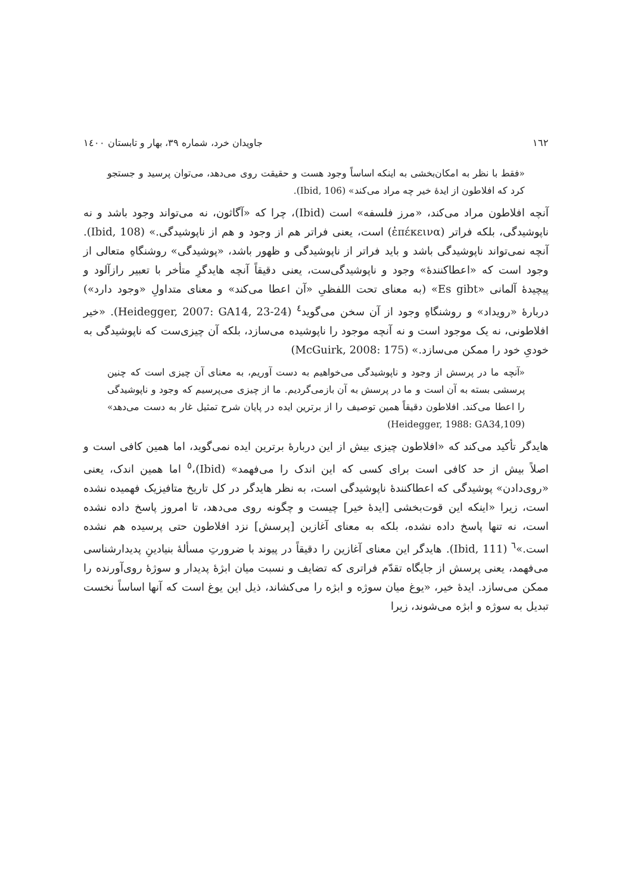۱٦۲ جاویدان خرد، شماره ۳۹، بهار و تابستان ۱٤۰۰
«فقط با نظر به امکان‌بخشی به اینکه اساساً وجود هست و حقیقت روی می‌دهد، می‌توان پرسید و جستجو کرد که افلاطون از ایدهٔ خیر چه مراد می‌کند» (Ibid, 106).
آنچه افلاطون مراد می‌کند، «مرز فلسفه» است (Ibid)، چرا که «آگاثون، نه می‌تواند وجود باشد و نه ناپوشیدگی، بلکه فراتر (ἐπέκεινα) است، یعنی فراتر هم از وجود و هم از ناپوشیدگی.» (Ibid, 108). آنچه نمی‌تواند ناپوشیدگی باشد و باید فراتر از ناپوشیدگی و ظهور باشد، «پوشیدگی» روشنگاهِ متعالی از وجود است که «اعطاکنندهٔ» وجود و ناپوشیدگی‌ست، یعنی دقیقاً آنچه هایدگرِ متأخر با تعبیر رازآلود و پیچیدهٔ آلمانی «Es gibt» (به معنای تحت اللفظیِ «آن اعطا می‌کند» و معنای متداولِ «وجود دارد») دربارهٔ «رویداد» و روشنگاهِ وجود از آن سخن می‌گوید<sup>٤</sup> (Heidegger, 2007: GA14, 23-24). «خیر افلاطونی، نه یک موجود است و نه آنچه موجود را ناپوشیده می‌سازد، بلکه آن چیزی‌ست که ناپوشیدگی به خودیِ خود را ممکن می‌سازد.» (McGuirk, 2008: 175)
«آنچه ما در پرسش از وجود و ناپوشیدگی می‌خواهیم به دست آوریم، به معنای آن چیزی است که چنین پرسشی بسته به آن است و ما در پرسش به آن بازمی‌گردیم. ما از چیزی می‌پرسیم که وجود و ناپوشیدگی را اعطا می‌کند. افلاطون دقیقاً همین توصیف را از برترین ایده در پایان شرح تمثیل غار به دست می‌دهد» (Heidegger, 1988: GA34,109)
هایدگر تأکید می‌کند که «افلاطون چیزی بیش از این دربارهٔ برترین ایده نمی‌گوید، اما همین کافی است و اصلاً بیش از حد کافی است برای کسی که این اندک را می‌فهمد» (Ibid)،<sup>٥</sup> اما همین اندک، یعنی «روی‌دادن» پوشیدگی که اعطاکنندهٔ ناپوشیدگی است، به نظر هایدگر در کل تاریخ متافیزیک فهمیده نشده است، زیرا «اینکه این قوت‌بخشی [ایدهٔ خیر] چیست و چگونه روی می‌دهد، تا امروز پاسخ داده نشده است، نه تنها پاسخ داده نشده، بلکه به معنای آغازین [پرسش] نزد افلاطون حتی پرسیده هم نشده است.»<sup>٦</sup> (Ibid, 111). هایدگر این معنای آغازین را دقیقاً در پیوند با ضرورتِ مسألهٔ بنیادینِ پدیدارشناسی می‌فهمد، یعنی پرسش از جایگاه تقدّم فراتری که تضایف و نسبت میان ابژهٔ پدیدار و سوژهٔ روی‌آورنده را ممکن می‌سازد. ایدهٔ خیر، «یوغ میان سوژه و ابژه را می‌کشاند، ذیل این یوغ است که آنها اساساً نخست تبدیل به سوژه و ابژه می‌شوند، زیرا